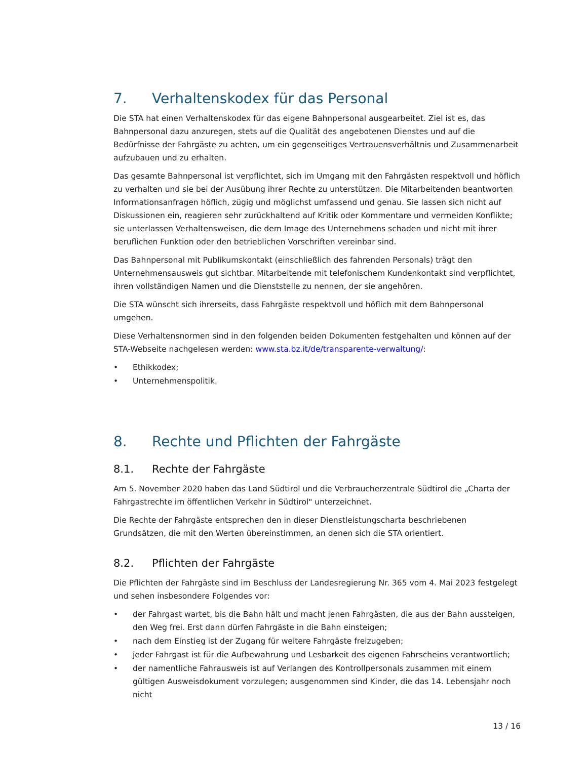7. Verhaltenskodex für das Personal
Die STA hat einen Verhaltenskodex für das eigene Bahnpersonal ausgearbeitet. Ziel ist es, das Bahnpersonal dazu anzuregen, stets auf die Qualität des angebotenen Dienstes und auf die Bedürfnisse der Fahrgäste zu achten, um ein gegenseitiges Vertrauensverhältnis und Zusammenarbeit aufzubauen und zu erhalten.
Das gesamte Bahnpersonal ist verpflichtet, sich im Umgang mit den Fahrgästen respektvoll und höflich zu verhalten und sie bei der Ausübung ihrer Rechte zu unterstützen. Die Mitarbeitenden beantworten Informationsanfragen höflich, zügig und möglichst umfassend und genau. Sie lassen sich nicht auf Diskussionen ein, reagieren sehr zurückhaltend auf Kritik oder Kommentare und vermeiden Konflikte; sie unterlassen Verhaltensweisen, die dem Image des Unternehmens schaden und nicht mit ihrer beruflichen Funktion oder den betrieblichen Vorschriften vereinbar sind.
Das Bahnpersonal mit Publikumskontakt (einschließlich des fahrenden Personals) trägt den Unternehmensausweis gut sichtbar. Mitarbeitende mit telefonischem Kundenkontakt sind verpflichtet, ihren vollständigen Namen und die Dienststelle zu nennen, der sie angehören.
Die STA wünscht sich ihrerseits, dass Fahrgäste respektvoll und höflich mit dem Bahnpersonal umgehen.
Diese Verhaltensnormen sind in den folgenden beiden Dokumenten festgehalten und können auf der STA-Webseite nachgelesen werden: www.sta.bz.it/de/transparente-verwaltung/:
• Ethikkodex;
• Unternehmenspolitik.
8. Rechte und Pflichten der Fahrgäste
8.1. Rechte der Fahrgäste
Am 5. November 2020 haben das Land Südtirol und die Verbraucherzentrale Südtirol die „Charta der Fahrgastrechte im öffentlichen Verkehr in Südtirol" unterzeichnet.
Die Rechte der Fahrgäste entsprechen den in dieser Dienstleistungscharta beschriebenen Grundsätzen, die mit den Werten übereinstimmen, an denen sich die STA orientiert.
8.2. Pflichten der Fahrgäste
Die Pflichten der Fahrgäste sind im Beschluss der Landesregierung Nr. 365 vom 4. Mai 2023 festgelegt und sehen insbesondere Folgendes vor:
• der Fahrgast wartet, bis die Bahn hält und macht jenen Fahrgästen, die aus der Bahn aussteigen, den Weg frei. Erst dann dürfen Fahrgäste in die Bahn einsteigen;
• nach dem Einstieg ist der Zugang für weitere Fahrgäste freizugeben;
• jeder Fahrgast ist für die Aufbewahrung und Lesbarkeit des eigenen Fahrscheins verantwortlich;
• der namentliche Fahrausweis ist auf Verlangen des Kontrollpersonals zusammen mit einem gültigen Ausweisdokument vorzulegen; ausgenommen sind Kinder, die das 14. Lebensjahr noch nicht
13 / 16